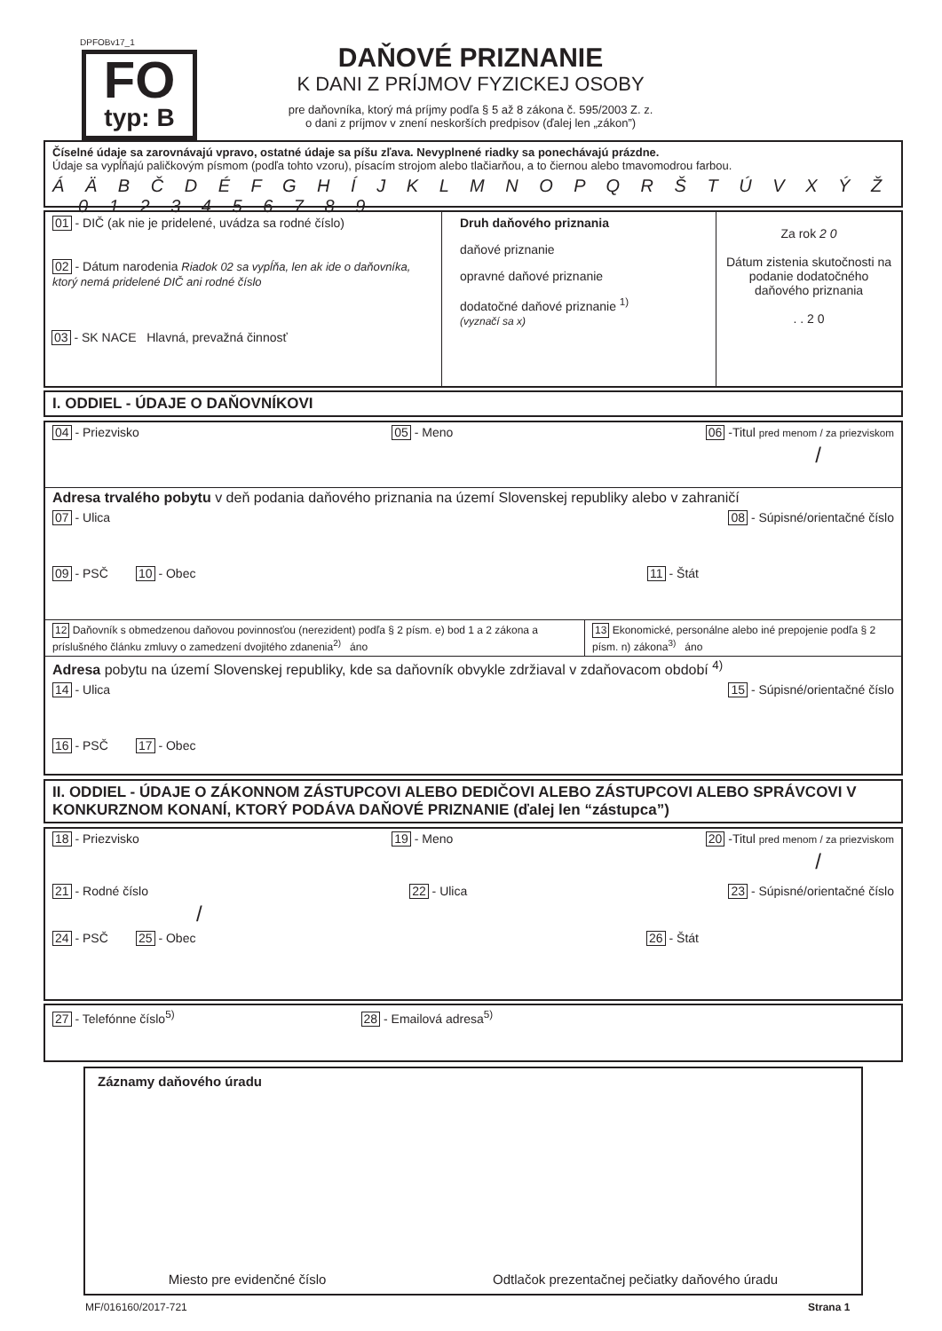DPFOBv17_1
FO
typ: B
DAŇOVÉ PRIZNANIE
K DANI Z PRÍJMOV FYZICKEJ OSOBY
pre daňovníka, ktorý má príjmy podľa § 5 až 8 zákona č. 595/2003 Z. z.
o dani z príjmov v znení neskorších predpisov (ďalej len „zákon”)
Číselné údaje sa zarovnávajú vpravo, ostatné údaje sa píšu zľava. Nevyplnené riadky sa ponechávajú prázdne.
Údaje sa vypĺňajú paličkovým písmom (podľa tohto vzoru), písacím strojom alebo tlačiarňou, a to čiernou alebo tmavomodrou farbou.
Á Ä B Č D É F G H Í J K L M N O P Q R Š T Ú V X Ý Ž 0 1 2 3 4 5 6 7 8 9
01 - DIČ (ak nie je pridelené, uvádza sa rodné číslo)
02 - Dátum narodenia Riadok 02 sa vypĺňa, len ak ide o daňovníka, ktorý nemá pridelené DIČ ani rodné číslo
Druh daňového priznania
daňové priznanie
opravné daňové priznanie
dodatočné daňové priznanie <sup>1)</sup>
(vyznačí sa x)
Za rok 2 0
Dátum zistenia skutočnosti na podanie dodatočného daňového priznania
. . 2 0
03 - SK NACE Hlavná, prevažná činnosť
I. ODDIEL - ÚDAJE O DAŇOVNÍKOVI
04 - Priezvisko 05 - Meno 06 -Titul pred menom / za priezviskom
/
Adresa trvalého pobytu v deň podania daňového priznania na území Slovenskej republiky alebo v zahraničí
07 - Ulica 08 - Súpisné/orientačné číslo
09 - PSČ 10 - Obec 11 - Štát
12 Daňovník s obmedzenou daňovou povinnosťou (nerezident) podľa § 2 písm. e) bod 1 a 2 zákona a príslušného článku zmluvy o zamedzení dvojitého zdanenia<sup>2)</sup> áno
13 Ekonomické, personálne alebo iné prepojenie podľa § 2 písm. n) zákona<sup>3)</sup> áno
Adresa pobytu na území Slovenskej republiky, kde sa daňovník obvykle zdržiaval v zdaňovacom období <sup>4)</sup>
14 - Ulica 15 - Súpisné/orientačné číslo
16 - PSČ 17 - Obec
II. ODDIEL - ÚDAJE O ZÁKONNOM ZÁSTUPCOVI ALEBO DEDIČOVI ALEBO ZÁSTUPCOVI ALEBO SPRÁVCOVI V KONKURZNOM KONANÍ, KTORÝ PODÁVA DAŇOVÉ PRIZNANIE (ďalej len “zástupca”)
18 - Priezvisko 19 - Meno 20 -Titul pred menom / za priezviskom
/
21 - Rodné číslo 22 - Ulica 23 - Súpisné/orientačné číslo
/
24 - PSČ 25 - Obec 26 - Štát
27 - Telefónne číslo<sup>5)</sup> 28 - Emailová adresa<sup>5)</sup>
Záznamy daňového úradu
Miesto pre evidenčné číslo Odtlačok prezentačnej pečiatky daňového úradu
MF/016160/2017-721 Strana 1